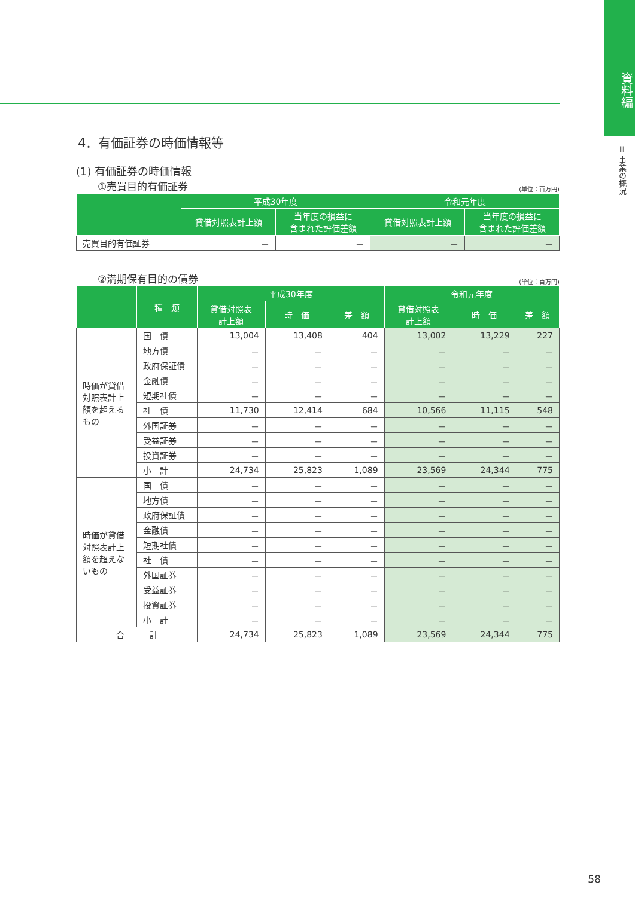資料編
Ⅲ 事業の概況
4．有価証券の時価情報等
(1) 有価証券の時価情報
①売買目的有価証券 (単位：百万円)
| | 平成30年度 | | 令和元年度 | |
| --- | --- | --- | --- | --- |
| | 貸借対照表計上額 | 当年度の損益に 含まれた評価差額 | 貸借対照表計上額 | 当年度の損益に 含まれた評価差額 |
| 売買目的有価証券 | － | － | － | － |
②満期保有目的の債券 (単位：百万円)
| | 種 類 | 平成30年度 | | | 令和元年度 | | |
| --- | --- | --- | --- | --- | --- | --- | --- |
| | | 貸借対照表 計上額 | 時 価 | 差 額 | 貸借対照表 計上額 | 時 価 | 差 額 |
| 時価が貸借対照表計上額を超えるもの | 国 債 | 13,004 | 13,408 | 404 | 13,002 | 13,229 | 227 |
| | 地方債 | － | － | － | － | － | － |
| | 政府保証債 | － | － | － | － | － | － |
| | 金融債 | － | － | － | － | － | － |
| | 短期社債 | － | － | － | － | － | － |
| | 社 債 | 11,730 | 12,414 | 684 | 10,566 | 11,115 | 548 |
| | 外国証券 | － | － | － | － | － | － |
| | 受益証券 | － | － | － | － | － | － |
| | 投資証券 | － | － | － | － | － | － |
| | 小 計 | 24,734 | 25,823 | 1,089 | 23,569 | 24,344 | 775 |
| 時価が貸借対照表計上額を超えないもの | 国 債 | － | － | － | － | － | － |
| | 地方債 | － | － | － | － | － | － |
| | 政府保証債 | － | － | － | － | － | － |
| | 金融債 | － | － | － | － | － | － |
| | 短期社債 | － | － | － | － | － | － |
| | 社 債 | － | － | － | － | － | － |
| | 外国証券 | － | － | － | － | － | － |
| | 受益証券 | － | － | － | － | － | － |
| | 投資証券 | － | － | － | － | － | － |
| | 小 計 | － | － | － | － | － | － |
| 合 計 | | 24,734 | 25,823 | 1,089 | 23,569 | 24,344 | 775 |
58